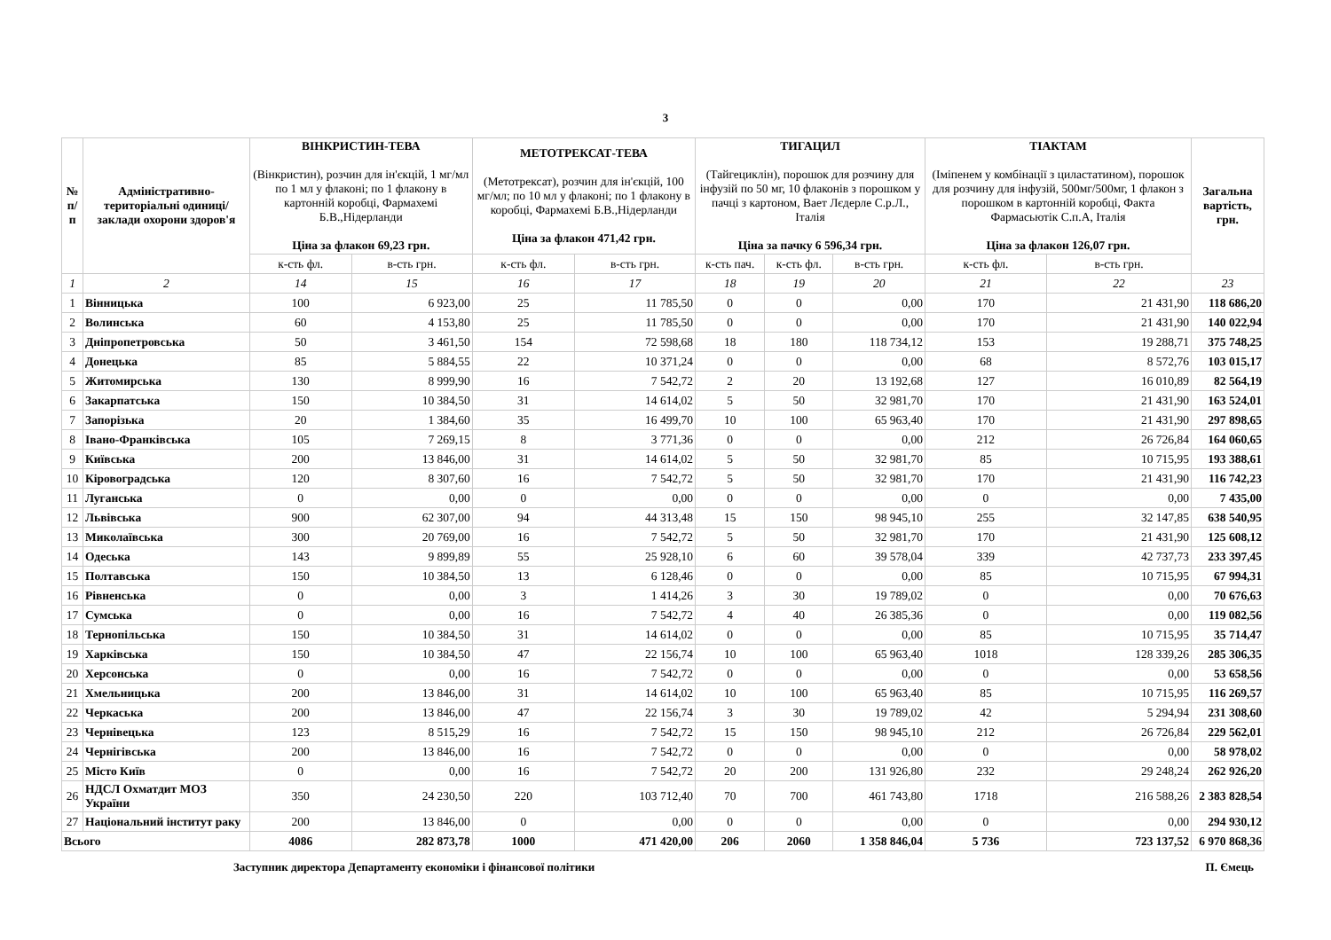3
| № п/п | Адміністративно-територіальні одиниці/заклади охорони здоров'я | ВІНКРИСТИН-ТЕВА (Вінкристин), розчин для ін'єкцій, 1 мг/мл по 1 мл у флаконі; по 1 флакону в картонній коробці, Фармахемі Б.В.,Нідерланди Ціна за флакон 69,23 грн. | | МЕТОТРЕКСАТ-ТЕВА (Метотрексат), розчин для ін'єкцій, 100 мг/мл; по 10 мл у флаконі; по 1 флакону в коробці, Фармахемі Б.В.,Нідерланди Ціна за флакон 471,42 грн. | | ТИГАЦИЛ (Тайгециклін), порошок для розчину для інфузій по 50 мг, 10 флаконів з порошком у пачці з картоном, Вает Лєдерле С.р.Л., Італія Ціна за пачку 6 596,34 грн. | | | ТІАКТАМ (Іміпенем у комбінації з циластатином), порошок для розчину для інфузій, 500мг/500мг, 1 флакон з порошком в картонній коробці, Факта Фармасьютік С.п.А, Італія Ціна за флакон 126,07 грн. | | Загальна вартість, грн. |
| --- | --- | --- | --- | --- | --- | --- | --- | --- | --- | --- | --- |
| | | к-сть фл. | в-сть грн. | к-сть фл. | в-сть грн. | к-сть пач. | к-сть фл. | в-сть грн. | к-сть фл. | в-сть грн. | |
| 1 | 2 | 14 | 15 | 16 | 17 | 18 | 19 | 20 | 21 | 22 | 23 |
| 1 | Вінницька | 100 | 6 923,00 | 25 | 11 785,50 | 0 | 0 | 0,00 | 170 | 21 431,90 | 118 686,20 |
| 2 | Волинська | 60 | 4 153,80 | 25 | 11 785,50 | 0 | 0 | 0,00 | 170 | 21 431,90 | 140 022,94 |
| 3 | Дніпропетровська | 50 | 3 461,50 | 154 | 72 598,68 | 18 | 180 | 118 734,12 | 153 | 19 288,71 | 375 748,25 |
| 4 | Донецька | 85 | 5 884,55 | 22 | 10 371,24 | 0 | 0 | 0,00 | 68 | 8 572,76 | 103 015,17 |
| 5 | Житомирська | 130 | 8 999,90 | 16 | 7 542,72 | 2 | 20 | 13 192,68 | 127 | 16 010,89 | 82 564,19 |
| 6 | Закарпатська | 150 | 10 384,50 | 31 | 14 614,02 | 5 | 50 | 32 981,70 | 170 | 21 431,90 | 163 524,01 |
| 7 | Запорізька | 20 | 1 384,60 | 35 | 16 499,70 | 10 | 100 | 65 963,40 | 170 | 21 431,90 | 297 898,65 |
| 8 | Івано-Франківська | 105 | 7 269,15 | 8 | 3 771,36 | 0 | 0 | 0,00 | 212 | 26 726,84 | 164 060,65 |
| 9 | Київська | 200 | 13 846,00 | 31 | 14 614,02 | 5 | 50 | 32 981,70 | 85 | 10 715,95 | 193 388,61 |
| 10 | Кіровоградська | 120 | 8 307,60 | 16 | 7 542,72 | 5 | 50 | 32 981,70 | 170 | 21 431,90 | 116 742,23 |
| 11 | Луганська | 0 | 0,00 | 0 | 0,00 | 0 | 0 | 0,00 | 0 | 0,00 | 7 435,00 |
| 12 | Львівська | 900 | 62 307,00 | 94 | 44 313,48 | 15 | 150 | 98 945,10 | 255 | 32 147,85 | 638 540,95 |
| 13 | Миколаївська | 300 | 20 769,00 | 16 | 7 542,72 | 5 | 50 | 32 981,70 | 170 | 21 431,90 | 125 608,12 |
| 14 | Одеська | 143 | 9 899,89 | 55 | 25 928,10 | 6 | 60 | 39 578,04 | 339 | 42 737,73 | 233 397,45 |
| 15 | Полтавська | 150 | 10 384,50 | 13 | 6 128,46 | 0 | 0 | 0,00 | 85 | 10 715,95 | 67 994,31 |
| 16 | Рівненська | 0 | 0,00 | 3 | 1 414,26 | 3 | 30 | 19 789,02 | 0 | 0,00 | 70 676,63 |
| 17 | Сумська | 0 | 0,00 | 16 | 7 542,72 | 4 | 40 | 26 385,36 | 0 | 0,00 | 119 082,56 |
| 18 | Тернопільська | 150 | 10 384,50 | 31 | 14 614,02 | 0 | 0 | 0,00 | 85 | 10 715,95 | 35 714,47 |
| 19 | Харківська | 150 | 10 384,50 | 47 | 22 156,74 | 10 | 100 | 65 963,40 | 1018 | 128 339,26 | 285 306,35 |
| 20 | Херсонська | 0 | 0,00 | 16 | 7 542,72 | 0 | 0 | 0,00 | 0 | 0,00 | 53 658,56 |
| 21 | Хмельницька | 200 | 13 846,00 | 31 | 14 614,02 | 10 | 100 | 65 963,40 | 85 | 10 715,95 | 116 269,57 |
| 22 | Черкаська | 200 | 13 846,00 | 47 | 22 156,74 | 3 | 30 | 19 789,02 | 42 | 5 294,94 | 231 308,60 |
| 23 | Чернівецька | 123 | 8 515,29 | 16 | 7 542,72 | 15 | 150 | 98 945,10 | 212 | 26 726,84 | 229 562,01 |
| 24 | Чернігівська | 200 | 13 846,00 | 16 | 7 542,72 | 0 | 0 | 0,00 | 0 | 0,00 | 58 978,02 |
| 25 | Місто Київ | 0 | 0,00 | 16 | 7 542,72 | 20 | 200 | 131 926,80 | 232 | 29 248,24 | 262 926,20 |
| 26 | НДСЛ Охматдит МОЗ України | 350 | 24 230,50 | 220 | 103 712,40 | 70 | 700 | 461 743,80 | 1718 | 216 588,26 | 2 383 828,54 |
| 27 | Національний інститут раку | 200 | 13 846,00 | 0 | 0,00 | 0 | 0 | 0,00 | 0 | 0,00 | 294 930,12 |
| Всього | | 4086 | 282 873,78 | 1000 | 471 420,00 | 206 | 2060 | 1 358 846,04 | 5 736 | 723 137,52 | 6 970 868,36 |
Заступник директора Департаменту економіки і фінансової політики П. Ємець